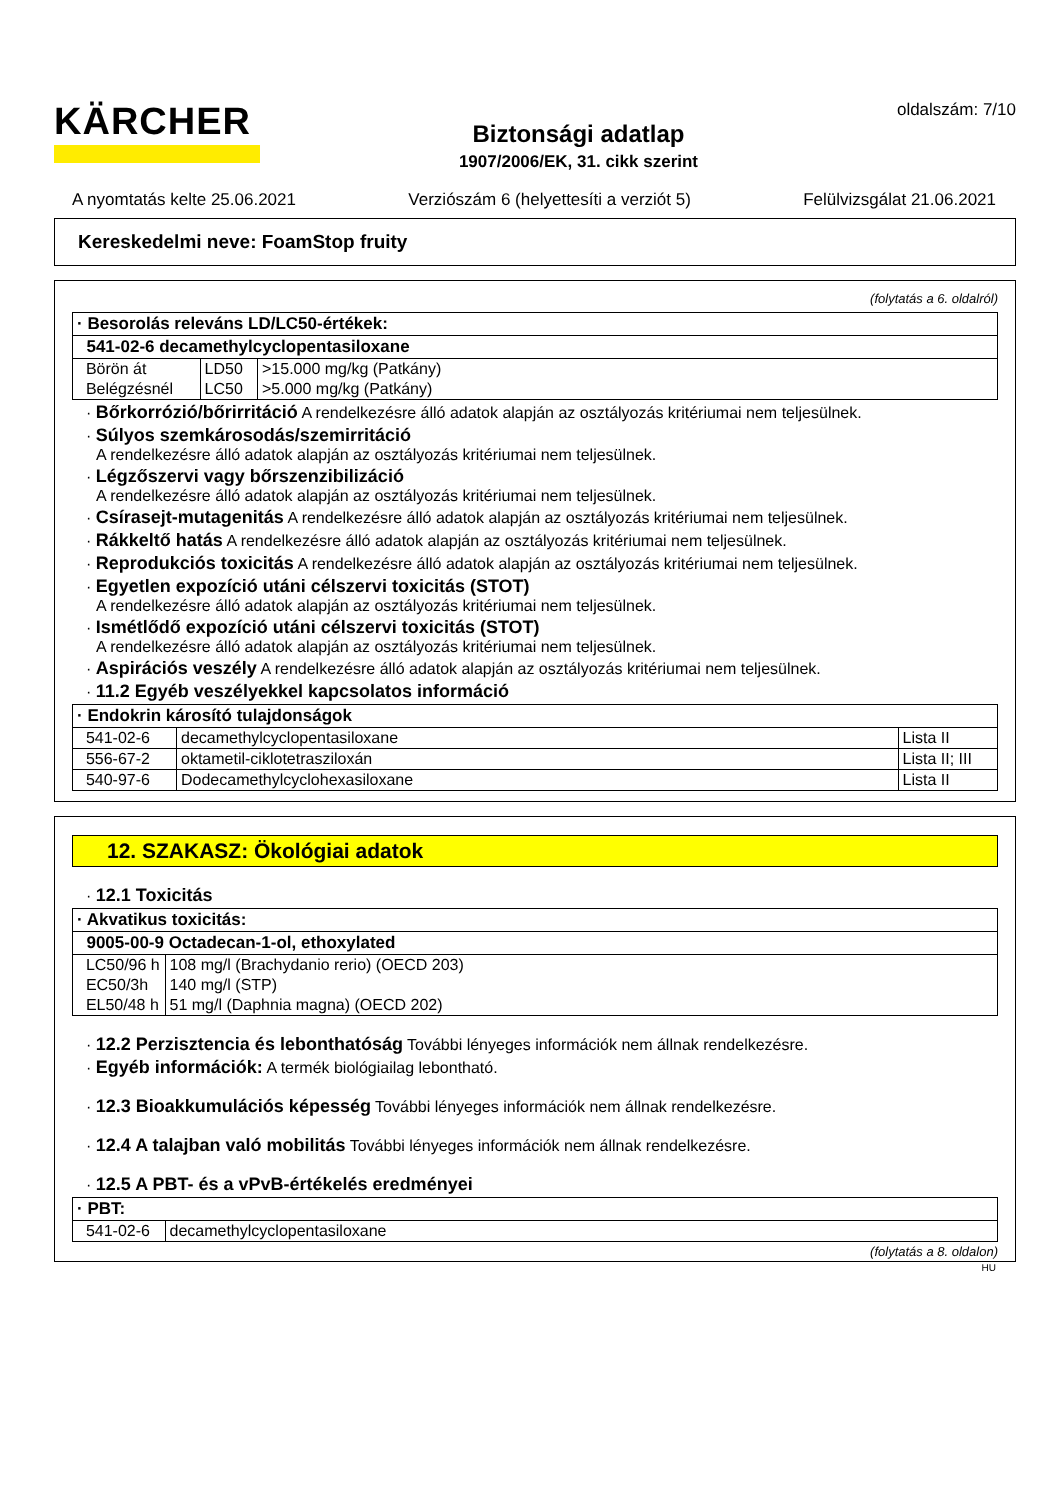KÄRCHER
Biztonsági adatlap
1907/2006/EK, 31. cikk szerint
oldalszám: 7/10
A nyomtatás kelte 25.06.2021 Verziószám 6 (helyettesíti a verziót 5) Felülvizsgálat 21.06.2021
Kereskedelmi neve: FoamStop fruity
(folytatás a 6. oldalról)
| · Besorolás releváns LD/LC50-értékek: | | |
| 541-02-6 decamethylcyclopentasiloxane | | |
| Börön át | LD50 | >15.000 mg/kg (Patkány) |
| Belégzésnél | LC50 | >5.000 mg/kg (Patkány) |
· Bőrkorrózió/bőrirritáció A rendelkezésre álló adatok alapján az osztályozás kritériumai nem teljesülnek.
· Súlyos szemkárosodás/szemirritáció
A rendelkezésre álló adatok alapján az osztályozás kritériumai nem teljesülnek.
· Légzőszervi vagy bőrszenzibilizáció
A rendelkezésre álló adatok alapján az osztályozás kritériumai nem teljesülnek.
· Csírasejt-mutagenitás A rendelkezésre álló adatok alapján az osztályozás kritériumai nem teljesülnek.
· Rákkeltő hatás A rendelkezésre álló adatok alapján az osztályozás kritériumai nem teljesülnek.
· Reprodukciós toxicitás A rendelkezésre álló adatok alapján az osztályozás kritériumai nem teljesülnek.
· Egyetlen expozíció utáni célszervi toxicitás (STOT)
A rendelkezésre álló adatok alapján az osztályozás kritériumai nem teljesülnek.
· Ismétlődő expozíció utáni célszervi toxicitás (STOT)
A rendelkezésre álló adatok alapján az osztályozás kritériumai nem teljesülnek.
· Aspirációs veszély A rendelkezésre álló adatok alapján az osztályozás kritériumai nem teljesülnek.
· 11.2 Egyéb veszélyekkel kapcsolatos információ
| · Endokrin károsító tulajdonságok | | |
| 541-02-6 | decamethylcyclopentasiloxane | Lista II |
| 556-67-2 | oktametil-ciklotetrasziloxán | Lista II; III |
| 540-97-6 | Dodecamethylcyclohexasiloxane | Lista II |
12. SZAKASZ: Ökológiai adatok
· 12.1 Toxicitás
| · Akvatikus toxicitás: | |
| 9005-00-9 Octadecan-1-ol, ethoxylated | |
| LC50/96 h | 108 mg/l (Brachydanio rerio) (OECD 203) |
| EC50/3h | 140 mg/l (STP) |
| EL50/48 h | 51 mg/l (Daphnia magna) (OECD 202) |
· 12.2 Perzisztencia és lebonthatóság További lényeges információk nem állnak rendelkezésre.
· Egyéb információk: A termék biológiailag lebontható.
· 12.3 Bioakkumulációs képesség További lényeges információk nem állnak rendelkezésre.
· 12.4 A talajban való mobilitás További lényeges információk nem állnak rendelkezésre.
· 12.5 A PBT- és a vPvB-értékelés eredményei
| · PBT: | |
| 541-02-6 | decamethylcyclopentasiloxane |
(folytatás a 8. oldalon)
HU